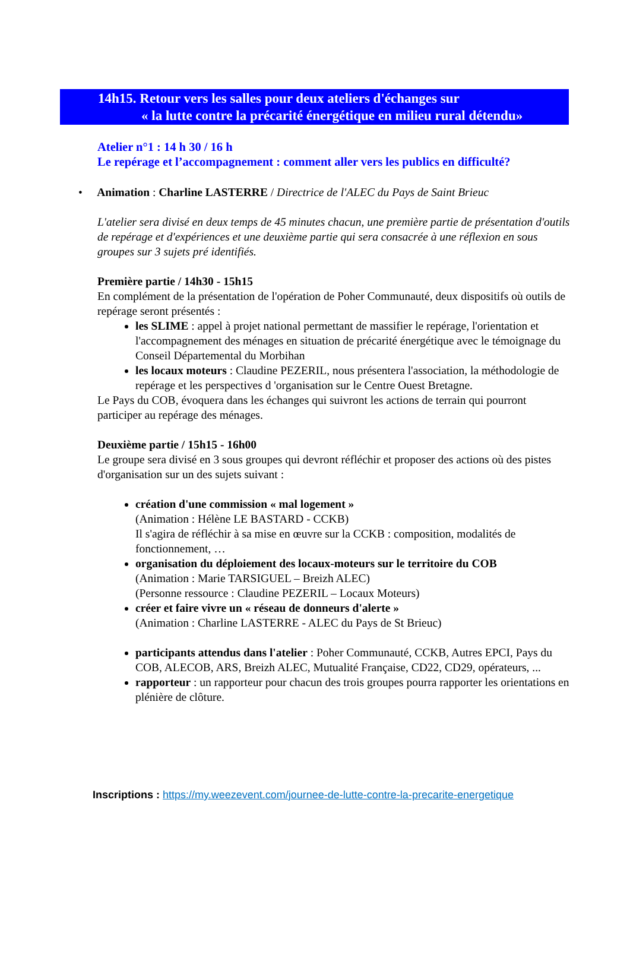14h15. Retour vers les salles pour deux ateliers d'échanges sur
« la lutte contre la précarité énergétique en milieu rural détendu»
Atelier n°1 : 14 h 30 / 16 h
Le repérage et l’accompagnement : comment aller vers les publics en difficulté?
• Animation : Charline LASTERRE / Directrice de l'ALEC du Pays de Saint Brieuc
L'atelier sera divisé en deux temps de 45 minutes chacun, une première partie de présentation d'outils de repérage et d'expériences et une deuxième partie qui sera consacrée à une réflexion en sous groupes sur 3 sujets pré identifiés.
Première partie / 14h30 - 15h15
En complément de la présentation de l'opération de Poher Communauté, deux dispositifs où outils de repérage seront présentés :
les SLIME : appel à projet national permettant de massifier le repérage, l'orientation et l'accompagnement des ménages en situation de précarité énergétique avec le témoignage du Conseil Départemental du Morbihan
les locaux moteurs : Claudine PEZERIL, nous présentera l'association, la méthodologie de repérage et les perspectives d 'organisation sur le Centre Ouest Bretagne.
Le Pays du COB, évoquera dans les échanges qui suivront les actions de terrain qui pourront participer au repérage des ménages.
Deuxième partie / 15h15 - 16h00
Le groupe sera divisé en 3 sous groupes qui devront réfléchir et proposer des actions où des pistes d'organisation sur un des sujets suivant :
création d'une commission « mal logement »
(Animation : Hélène LE BASTARD - CCKB)
Il s'agira de réfléchir à sa mise en œuvre sur la CCKB : composition, modalités de fonctionnement, …
organisation du déploiement des locaux-moteurs sur le territoire du COB
(Animation : Marie TARSIGUEL – Breizh ALEC)
(Personne ressource : Claudine PEZERIL – Locaux Moteurs)
créer et faire vivre un « réseau de donneurs d'alerte »
(Animation : Charline LASTERRE - ALEC du Pays de St Brieuc)
participants attendus dans l'atelier : Poher Communauté, CCKB, Autres EPCI, Pays du COB, ALECOB, ARS, Breizh ALEC, Mutualité Française, CD22, CD29, opérateurs, ...
rapporteur : un rapporteur pour chacun des trois groupes pourra rapporter les orientations en plénière de clôture.
Inscriptions : https://my.weezevent.com/journee-de-lutte-contre-la-precarite-energetique